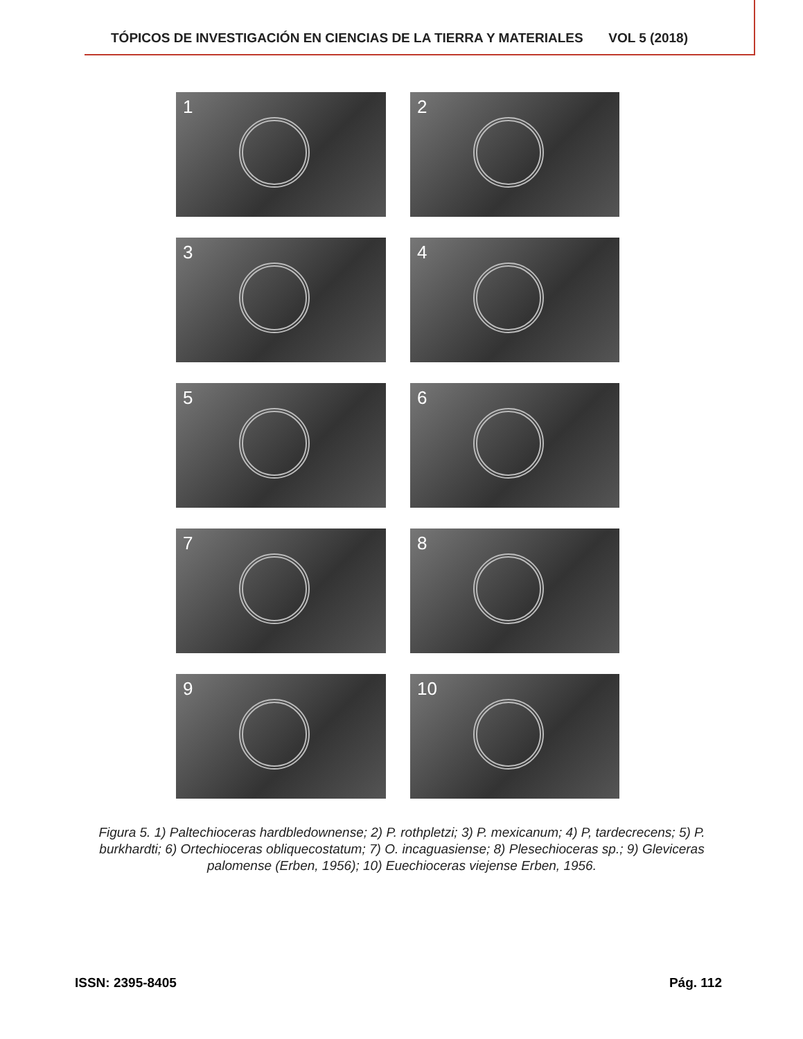TÓPICOS DE INVESTIGACIÓN EN CIENCIAS DE LA TIERRA Y MATERIALES VOL 5 (2018)
1
2
3
4
5
6
7
8
9
10
Figura 5. 1) Paltechioceras hardbledownense; 2) P. rothpletzi; 3) P. mexicanum; 4) P, tardecrecens; 5) P. burkhardti; 6) Ortechioceras obliquecostatum; 7) O. incaguasiense; 8) Plesechioceras sp.; 9) Gleviceras palomense (Erben, 1956); 10) Euechioceras viejense Erben, 1956.
ISSN: 2395-8405 Pág. 112